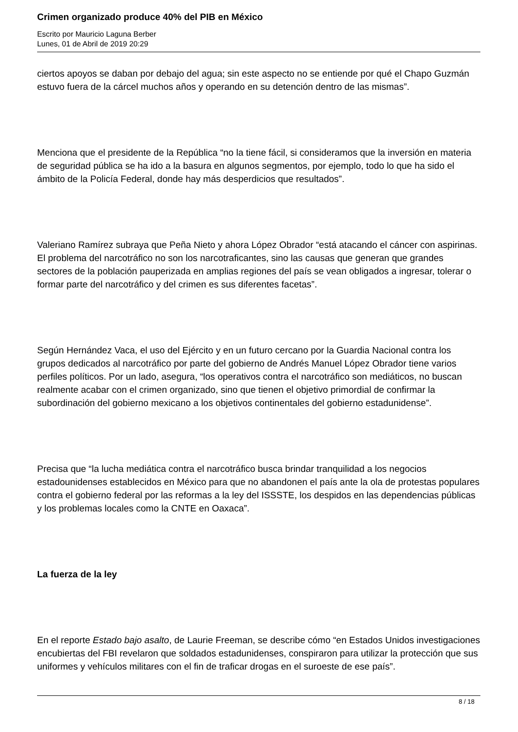Crimen organizado produce 40% del PIB en México
Escrito por Mauricio Laguna Berber
Lunes, 01 de Abril de 2019 20:29
ciertos apoyos se daban por debajo del agua; sin este aspecto no se entiende por qué el Chapo Guzmán estuvo fuera de la cárcel muchos años y operando en su detención dentro de las mismas”.
Menciona que el presidente de la República “no la tiene fácil, si consideramos que la inversión en materia de seguridad pública se ha ido a la basura en algunos segmentos, por ejemplo, todo lo que ha sido el ámbito de la Policía Federal, donde hay más desperdicios que resultados”.
Valeriano Ramírez subraya que Peña Nieto y ahora López Obrador “está atacando el cáncer con aspirinas. El problema del narcotráfico no son los narcotraficantes, sino las causas que generan que grandes sectores de la población pauperizada en amplias regiones del país se vean obligados a ingresar, tolerar o formar parte del narcotráfico y del crimen es sus diferentes facetas”.
Según Hernández Vaca, el uso del Ejército y en un futuro cercano por la Guardia Nacional contra los grupos dedicados al narcotráfico por parte del gobierno de Andrés Manuel López Obrador tiene varios perfiles políticos. Por un lado, asegura, “los operativos contra el narcotráfico son mediáticos, no buscan realmente acabar con el crimen organizado, sino que tienen el objetivo primordial de confirmar la subordinación del gobierno mexicano a los objetivos continentales del gobierno estadunidense”.
Precisa que “la lucha mediática contra el narcotráfico busca brindar tranquilidad a los negocios estadounidenses establecidos en México para que no abandonen el país ante la ola de protestas populares contra el gobierno federal por las reformas a la ley del ISSSTE, los despidos en las dependencias públicas y los problemas locales como la CNTE en Oaxaca”.
La fuerza de la ley
En el reporte Estado bajo asalto, de Laurie Freeman, se describe cómo “en Estados Unidos investigaciones encubiertas del FBI revelaron que soldados estadunidenses, conspiraron para utilizar la protección que sus uniformes y vehículos militares con el fin de traficar drogas en el suroeste de ese país”.
8 / 18